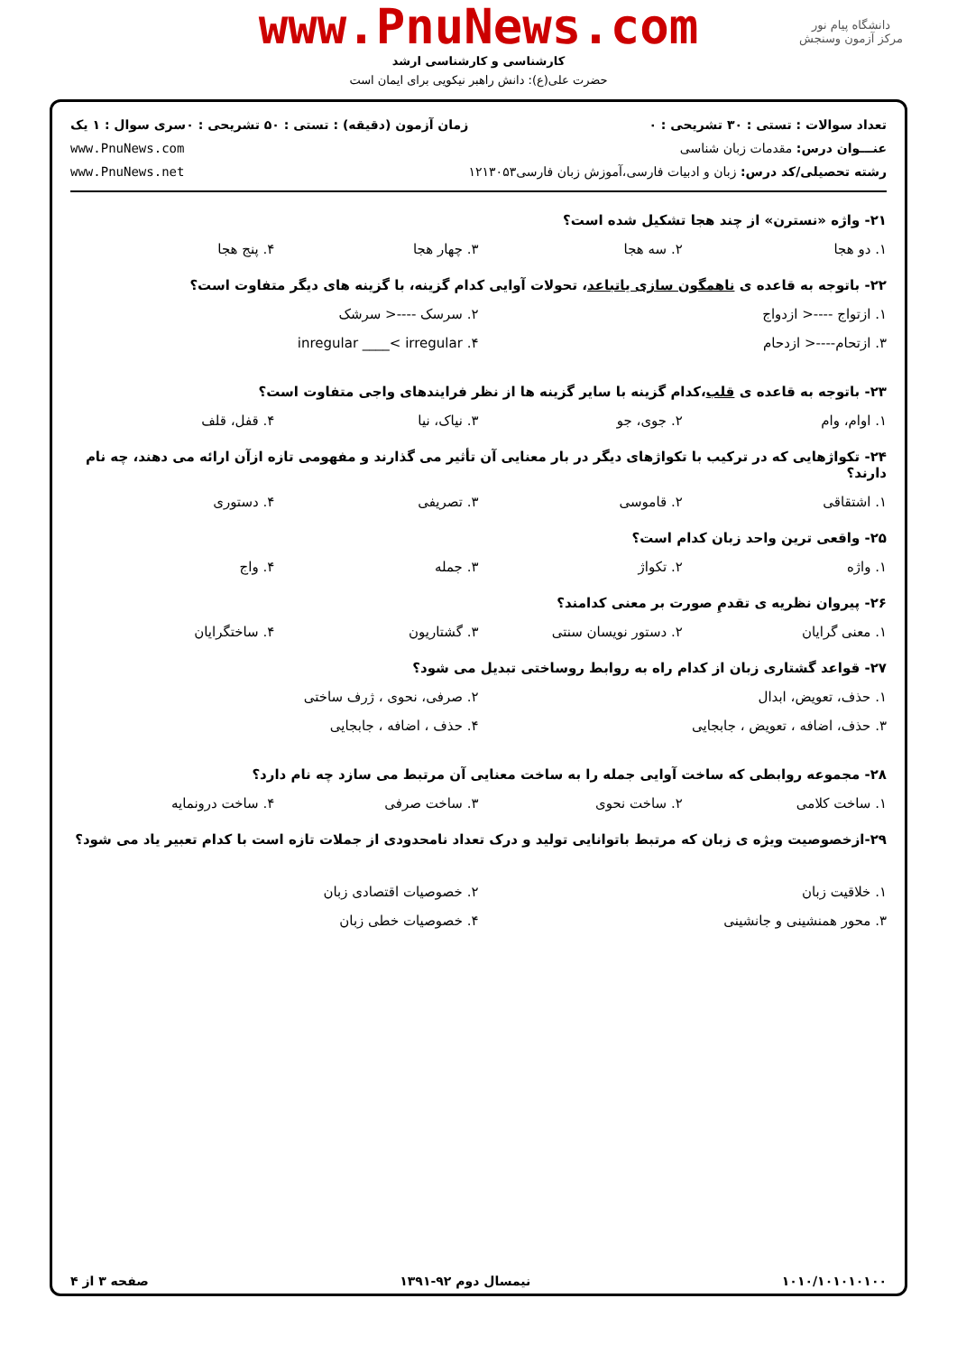دانشگاه پیام نور
مرکز آزمون وسنجش
www.PnuNews.com
کارشناسی و کارشناسی ارشد
حضرت علی(ع): دانش راهبر نیکویی برای ایمان است
تعداد سوالات : تستی : ۳۰ تشریحی : ۰
عنـــوان درس: مقدمات زبان شناسی
رشته تحصیلی/کد درس: زبان و ادبیات فارسی،آموزش زبان فارسی۱۲۱۳۰۵۳
زمان آزمون (دقیقه) : تستی : ۵۰ تشریحی : ۰
سری سوال : ۱ یک
www.PnuNews.com
www.PnuNews.net
۲۱- واژه «نسترن» از چند هجا تشکیل شده است؟
۱. دو هجا ۲. سه هجا ۳. چهار هجا ۴. پنج هجا
۲۲- باتوجه به قاعده ی ناهمگون سازی یاتباعد، تحولات آوایی کدام گزینه، با گزینه های دیگر متفاوت است؟
۱. ازتواج ----< ازدواج ۲. سرسک ----< سرشک ۳. ازتحام----< ازدحام ۴. inregular ____< irregular
۲۳- باتوجه به قاعده ی قلب،کدام گزینه با سایر گزینه ها از نظر فرایندهای واجی متفاوت است؟
۱. اوام، وام ۲. جوی، جو ۳. نیاک، نیا ۴. قفل، قلف
۲۴- تکواژهایی که در ترکیب با تکواژهای دیگر در بار معنایی آن تأثیر می گذارند و مفهومی تازه ازآن ارائه می دهند، چه نام دارند؟
۱. اشتقاقی ۲. قاموسی ۳. تصریفی ۴. دستوری
۲۵- واقعی ترین واحد زبان کدام است؟
۱. واژه ۲. تکواژ ۳. جمله ۴. واج
۲۶- پیروان نظریه ی تقدمِ صورت بر معنی کدامند؟
۱. معنی گرایان ۲. دستور نویسان سنتی ۳. گشتاریون ۴. ساختگرایان
۲۷- قواعد گشتاری زبان از کدام راه به روابط روساختی تبدیل می شود؟
۱. حذف، تعویض، ابدال ۲. صرفی، نحوی ، ژرف ساختی ۳. حذف، اضافه ، تعویض ، جابجایی ۴. حذف ، اضافه ، جابجایی
۲۸- مجموعه روابطی که ساخت آوایی جمله را به ساخت معنایی آن مرتبط می سازد چه نام دارد؟
۱. ساخت کلامی ۲. ساخت نحوی ۳. ساخت صرفی ۴. ساخت درونمایه
۲۹-ازخصوصیت ویژه ی زبان که مرتبط باتوانایی تولید و درک تعداد نامحدودی از جملات تازه است با کدام تعبیر یاد می شود؟
۱. خلاقیت زبان ۲. خصوصیات اقتصادی زبان ۳. محور همنشینی و جانشینی ۴. خصوصیات خطی زبان
۱۰۱۰/۱۰۱۰۱۰۱۰۰ نیمسال دوم ۹۲-۱۳۹۱ صفحه ۳ از ۴